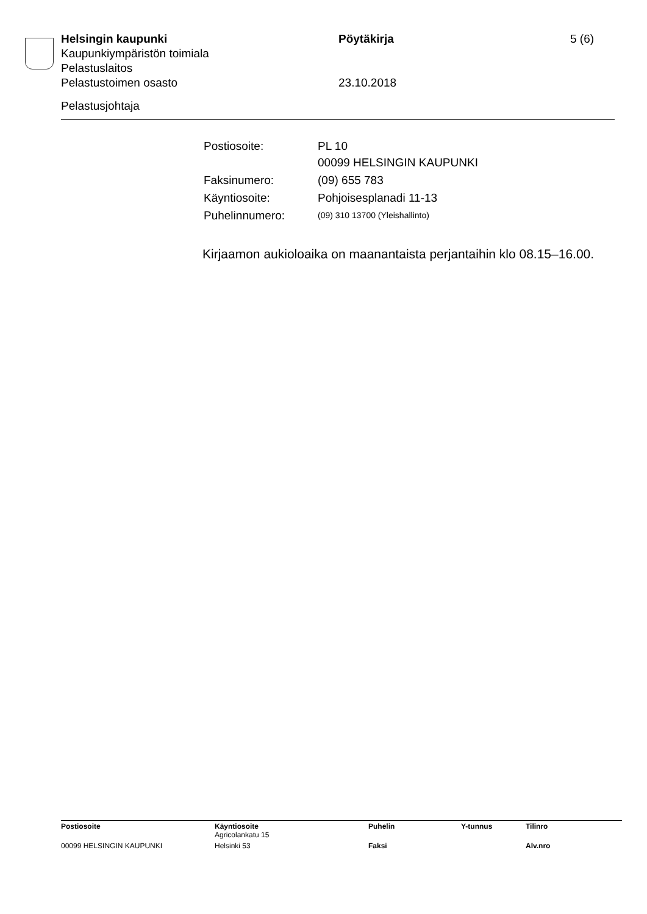Helsingin kaupunki Pöytäkirja 5 (6)
Kaupunkiympäristön toimiala
Pelastuslaitos
Pelastustoimen osasto 23.10.2018
Pelastusjohtaja
| Postiosoite: | PL 10 00099 HELSINGIN KAUPUNKI |
| Faksinumero: | (09) 655 783 |
| Käyntiosoite: | Pohjoisesplanadi 11-13 |
| Puhelinnumero: | (09) 310 13700 (Yleishallinto) |
Kirjaamon aukioloaika on maanantaista perjantaihin klo 08.15–16.00.
| Postiosoite | Käyntiosoite Agricolankatu 15 | Puhelin | Y-tunnus | Tilinro |
| 00099 HELSINGIN KAUPUNKI | Helsinki 53 | Faksi | | Alv.nro |